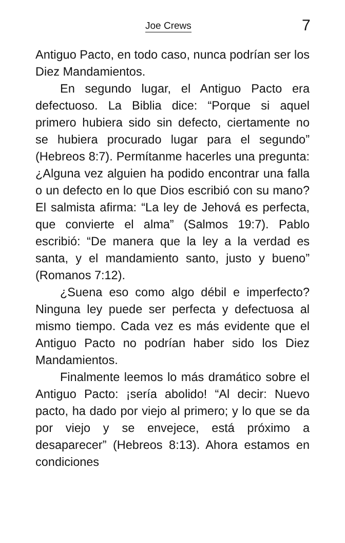Joe Crews 7
Antiguo Pacto, en todo caso, nunca podrían ser los Diez Mandamientos.
En segundo lugar, el Antiguo Pacto era defectuoso. La Biblia dice: “Porque si aquel primero hubiera sido sin defecto, ciertamente no se hubiera procurado lugar para el segundo” (Hebreos 8:7). Permítanme hacerles una pregunta: ¿Alguna vez alguien ha podido encontrar una falla o un defecto en lo que Dios escribió con su mano? El salmista afirma: “La ley de Jehová es perfecta, que convierte el alma” (Salmos 19:7). Pablo escribió: “De manera que la ley a la verdad es santa, y el mandamiento santo, justo y bueno” (Romanos 7:12).
¿Suena eso como algo débil e imperfecto? Ninguna ley puede ser perfecta y defectuosa al mismo tiempo. Cada vez es más evidente que el Antiguo Pacto no podrían haber sido los Diez Mandamientos.
Finalmente leemos lo más dramático sobre el Antiguo Pacto: ¡sería abolido! “Al decir: Nuevo pacto, ha dado por viejo al primero; y lo que se da por viejo y se envejece, está próximo a desaparecer” (Hebreos 8:13). Ahora estamos en condiciones